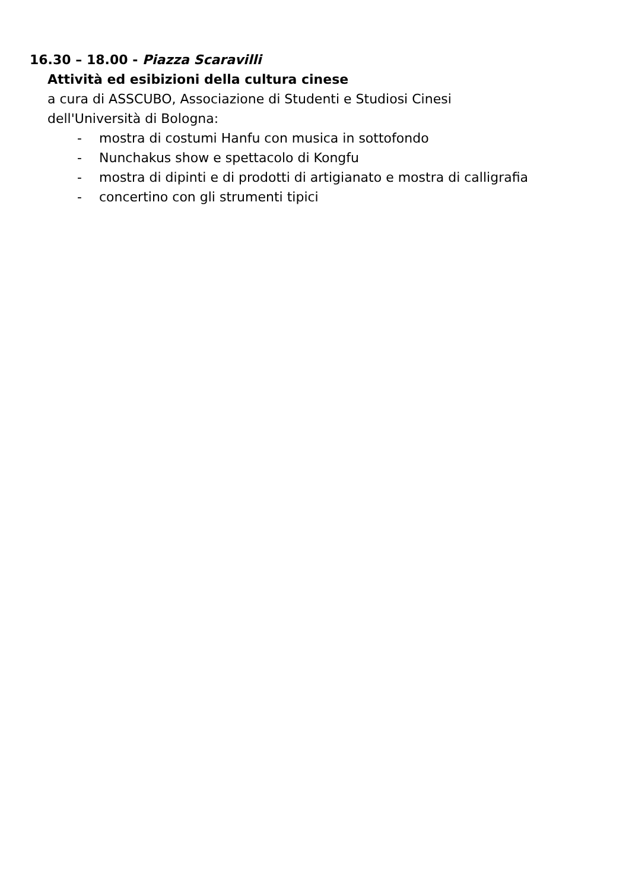16.30 – 18.00 - Piazza Scaravilli
Attività ed esibizioni della cultura cinese
a cura di ASSCUBO, Associazione di Studenti e Studiosi Cinesi
dell'Università di Bologna:
- mostra di costumi Hanfu con musica in sottofondo
- Nunchakus show e spettacolo di Kongfu
- mostra di dipinti e di prodotti di artigianato e mostra di calligrafia
- concertino con gli strumenti tipici